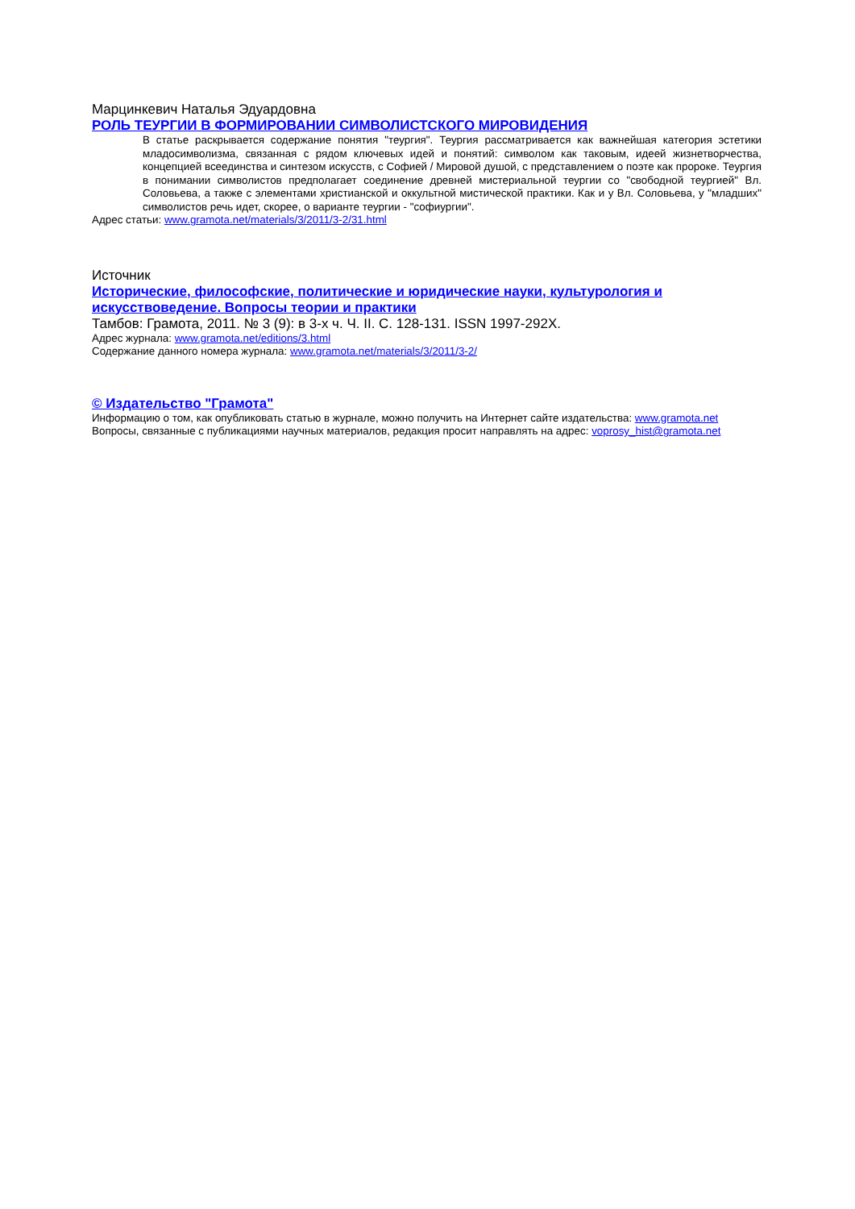Марцинкевич Наталья Эдуардовна
РОЛЬ ТЕУРГИИ В ФОРМИРОВАНИИ СИМВОЛИСТСКОГО МИРОВИДЕНИЯ
В статье раскрывается содержание понятия "теургия". Теургия рассматривается как важнейшая категория эстетики младосимволизма, связанная с рядом ключевых идей и понятий: символом как таковым, идеей жизнетворчества, концепцией всеединства и синтезом искусств, с Софией / Мировой душой, с представлением о поэте как пророке. Теургия в понимании символистов предполагает соединение древней мистериальной теургии со "свободной теургией" Вл. Соловьева, а также с элементами христианской и оккультной мистической практики. Как и у Вл. Соловьева, у "младших" символистов речь идет, скорее, о варианте теургии - "софиургии".
Адрес статьи: www.gramota.net/materials/3/2011/3-2/31.html
Источник
Исторические, философские, политические и юридические науки, культурология и искусствоведение. Вопросы теории и практики
Тамбов: Грамота, 2011. № 3 (9): в 3-х ч. Ч. II. C. 128-131. ISSN 1997-292X.
Адрес журнала: www.gramota.net/editions/3.html
Содержание данного номера журнала: www.gramota.net/materials/3/2011/3-2/
© Издательство "Грамота"
Информацию о том, как опубликовать статью в журнале, можно получить на Интернет сайте издательства: www.gramota.net
Вопросы, связанные с публикациями научных материалов, редакция просит направлять на адрес: voprosy_hist@gramota.net